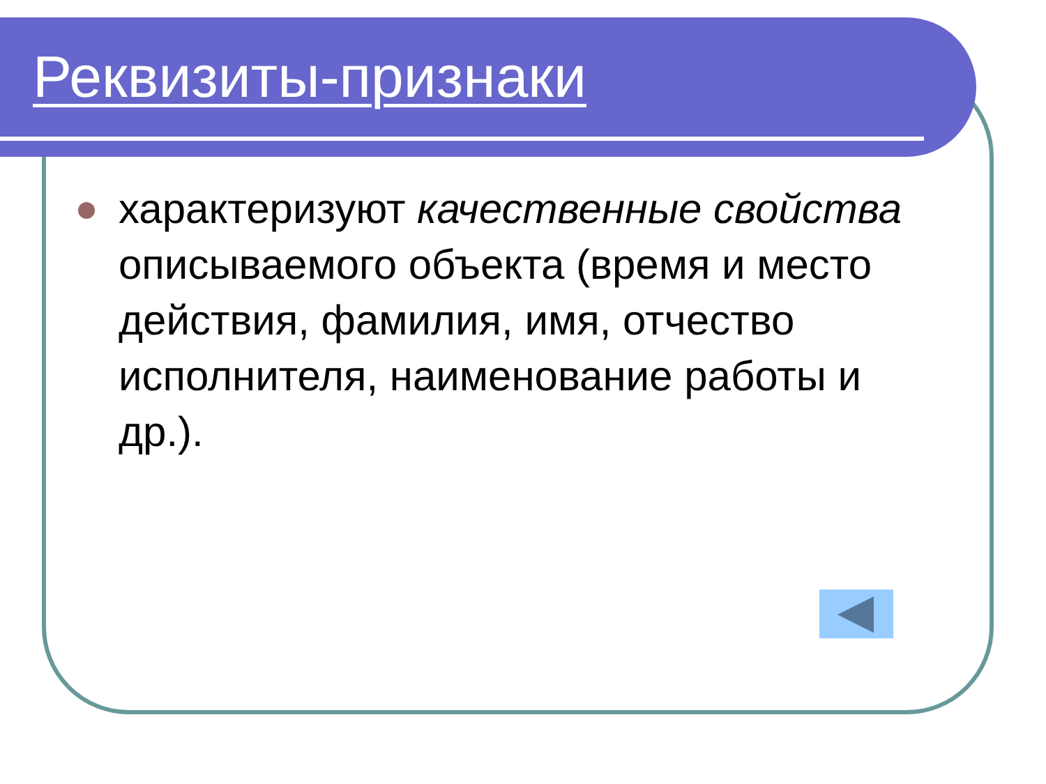Реквизиты-признаки
характеризуют качественные свойства описываемого объекта (время и место действия, фамилия, имя, отчество исполнителя, наименование работы и др.).